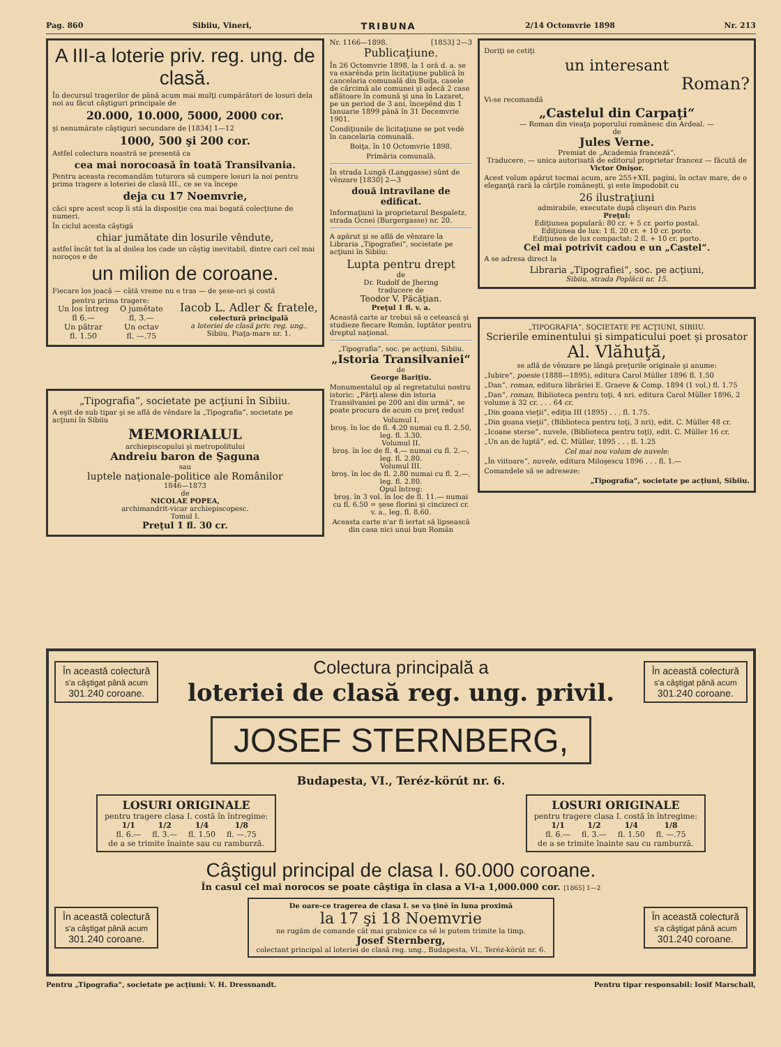Pag. 860 Sibiiu, Vineri, TRIBUNA 2/14 Octomvrie 1898 Nr. 213
A III-a loterie priv. reg. ung. de clasă.
În decursul tragerilor de până acum mai mulţi cumpărători de losuri dela noi au făcut câştiguri principale de
20.000, 10.000, 5000, 2000 cor.
şi nenumărate câştiguri secundare de [1834] 1—12
1000, 500 şi 200 cor.
Astfel colectura noastră se presentă ca
cea mai norocoasă în toată Transilvania.
Pentru aceasta recomandăm tuturora să cumpere losuri la noi pentru prima tragere a loteriei de clasă III., ce se va începe
deja cu 17 Noemvrie,
căci spre acest scop îi stă la disposiţie cea mai bogată colecţiune de numeri.
În ciclul acesta câştigă
chiar jumătate din losurile vêndute,
astfel încât tot la al doilea los cade un câştig inevitabil, dintre cari cel mai noroços e de
un milion de coroane.
Fiecare los joacă — câtă vreme nu e tras — de şese-ori şi costă
pentru prima tragere:
| Un los întreg | O jumětate |
| fl 6.— | fl. 3.— |
| Un pătrar | Un octav |
| fl. 1.50 | fl. —.75 |
Iacob L. Adler & fratele,
colectură principală
a loteriei de clasă priv. reg. ung.,
Sibiiu, Piaţa-mare nr. 1.
„Tipografia“, societate pe acţiuni în Sibiiu.
A eşit de sub tipar şi se află de vêndare la „Tipografia“, societate pe acţiuni în Sibiiu
MEMORIALUL
archiepiscopului şi metropolitului
Andreiu baron de Şaguna
sau
luptele naţionale-politice ale Românilor
1846—1873
de
NICOLAE POPEA,
archimandrit-vicar archiepiscopesc.
Tomul I.
Preţul 1 fl. 30 cr.
Nr. 1166—1898. [1853] 2—3
Publicaţiune.
În 26 Octomvrie 1898, la 1 oră d. a. se va exarênda prin licitaţiune publică în cancelaria comunală din Boiţa, casele de cârcimă ale comunei şi adecă 2 case aflătoare în comună şi una în Lazaret, pe un period de 3 ani, începênd din 1 Ianuarie 1899 până în 31 Decemvrie 1901.
Condiţiunile de licitaţiune se pot vedè în cancelaria comunală.
Boiţa, în 10 Octomvrie 1898.
Primăria comunală.
În strada Lungă (Langgasse) sûnt de vênzare [1830] 2—3
două intravilane de edificat.
Informaţiuni la proprietarul Bespaletz, strada Ocnei (Burgergasse) nr. 20.
A apărut şi se află de vênzare la Libraria „Tipografiei“, societate pe acţiuni în Sibiiu:
Lupta pentru drept
de
Dr. Rudolf de Jhering
traducere de
Teodor V. Păcăţian.
Preţul 1 fl. v. a.
Această carte ar trebui să o cetească şi studieze fiecare Român, luptător pentru dreptul naţional.
„Tipografia“, soc. pe acţiuni, Sibiiu.
„Istoria Transilvaniei“
de
George Bariţiu.
Monumentalul op al regretatului nostru istoric: „Părţi alese din istoria Transilvaniei pe 200 ani din urmă“, se poate procura de acum cu preţ redus!
Volumul I.
broş. în loc de fl. 4.20 numai cu fl. 2.50, leg. fl. 3.30.
Volumul II.
broş. în loc de fl. 4.— numai cu fl. 2.—, leg. fl. 2.80.
Volumul III.
broş. în loc de fl. 2.80 numai cu fl. 2.—, leg. fl. 2.80.
Opul întreg:
broş. în 3 vol. în loc de fl. 11.— numai cu fl. 6.50 = şese florini şi cincizeci cr. v. a., leg. fl. 8.60.
Aceasta carte n'ar fi iertat să lipsească din casa nici unui bun Român
Doriţi se cetiţi
un interesant
Roman?
Vi-se recomandă
„Castelul din Carpaţi“
— Roman din vieaţa poporului românesc din Ardeal. —
de
Jules Verne.
Premiat de „Academia franceză“.
Traducere, — unica autorisată de editorul proprietar francez — făcută de
Victor Onişor.
Acest volum apărut tocmai acum, are 255+XII. pagini, în octav mare, de o eleganţă rară la cărţile româneşti, şi este împodobit cu
26 ilustraţiuni
admirabile, executate după clişeuri din Paris
Preţul:
Ediţiunea populară: 80 cr. + 5 cr. porto postal.
Ediţiunea de lux: 1 fl. 20 cr. + 10 cr. porto.
Ediţiunea de lux compactat: 2 fl. + 10 cr. porto.
Cel mai potrivit cadou e un „Castel“.
A se adresa direct la
Libraria „Tipografiei“, soc. pe acţiuni,
Sibiiu, strada Poplăcii nr. 15.
„TIPOGRAFIA“, SOCIETATE PE ACŢIUNI, SIBIIU.
Scrierile eminentului şi simpaticului poet şi prosator
Al. Vlăhuţă,
se află de vênzare pe lângă preţurile originale şi anume:
„Iubire“, poesie (1888—1895), editura Carol Müller 1896 fl. 1.50
„Dan“, roman, editura librăriei E. Graeve & Comp. 1894 (1 vol.) fl. 1.75
„Dan“, roman, Biblioteca pentru toţi, 4 nri. editura Carol Müller 1896, 2 volume à 32 cr. . . . 64 cr.
„Din goana vieţii“, ediţia III (1895) . . . fl. 1.75.
„Din goana vieţii“, (Biblioteca pentru toţi, 3 nri), edit. C. Müller 48 cr.
„Icoane sterse“, nuvele, (Biblioteca pentru toţi), edit. C. Müller 16 cr.
„Un an de luptă“, ed. C. Müller, 1895 . . . fl. 1.25
Cel mai nou volum de nuvele:
„În viitoare“, nuvele, editura Miloşescu 1896 . . . fl. 1.—
Comandele să se adreseze:
„Tipografia“, societate pe acţiuni, Sibiiu.
În această colectură
s'a câştigat până acum
301.240 coroane.
Colectura principală a
loteriei de clasă reg. ung. privil.
În această colectură
s'a câştigat până acum
301.240 coroane.
JOSEF STERNBERG,
Budapesta, VI., Teréz-körút nr. 6.
LOSURI ORIGINALE
pentru tragere clasa I. costă în întregime:
| 1/1 | 1/2 | 1/4 | 1/8 |
| --- | --- | --- | --- |
| fl. 6.— | fl. 3.— | fl. 1.50 | fl. —.75 |
de a se trimite înainte sau cu ramburză.
LOSURI ORIGINALE
pentru tragere clasa I. costă în întregime:
| 1/1 | 1/2 | 1/4 | 1/8 |
| --- | --- | --- | --- |
| fl. 6.— | fl. 3.— | fl. 1.50 | fl. —.75 |
de a se trimite înainte sau cu ramburză.
Câştigul principal de clasa I. 60.000 coroane.
În casul cel mai norocos se poate câştiga în clasa a VI-a 1,000.000 cor. [1865] 1—2
În această colectură
s'a câştigat până acum
301.240 coroane.
De oare-ce tragerea de clasa I. se va ţinè în luna proximă
la 17 şi 18 Noemvrie
ne rugăm de comande cât mai grabnice ca sě le putem trimite la timp.
Josef Sternberg,
colectant principal al loteriei de clasă reg. ung., Budapesta, VI., Teréz-körút nr. 6.
În această colectură
s'a câştigat până acum
301.240 coroane.
Pentru „Tipografia“, societate pe acţiuni: V. H. Dressnandt. Pentru tipar responsabil: Iosif Marschall,